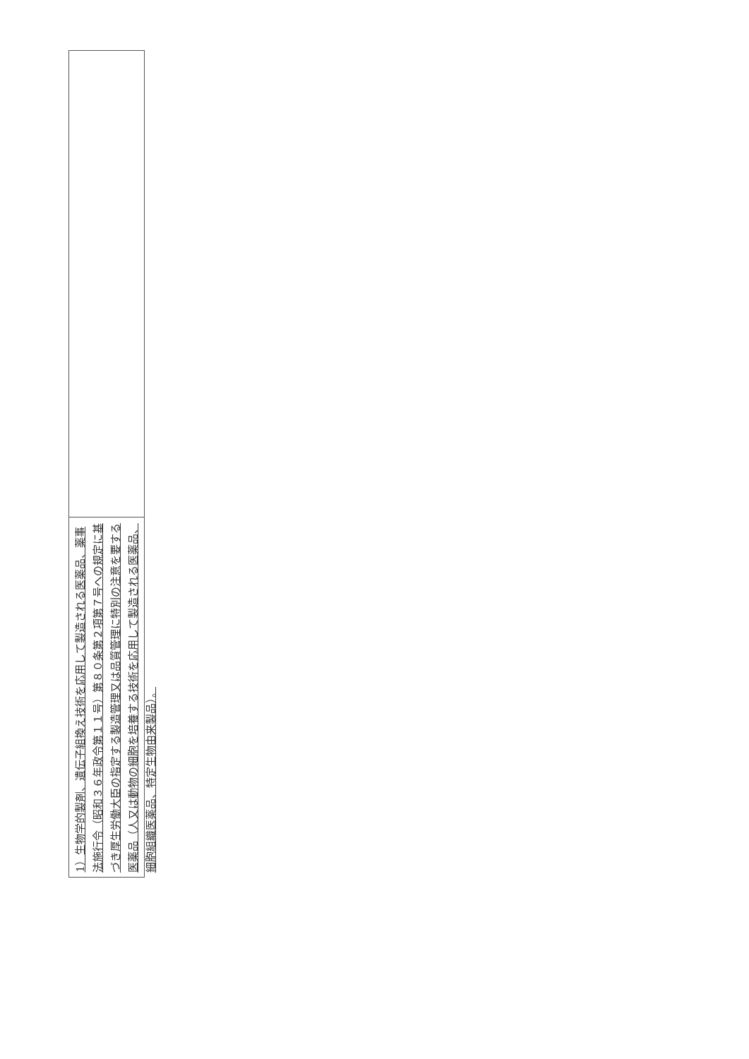1）生物学的製剤、遺伝子組換え技術を応用して製造される医薬品、薬事法施行令（昭和３６年政令第１１号）第８０条第２項第７号への規定に基づき厚生労働大臣の指定する製造管理又は品質管理に特別の注意を要する医薬品（人又は動物の細胞を培養する技術を応用して製造される医薬品、細胞組織医薬品、特定生物由来製品）。